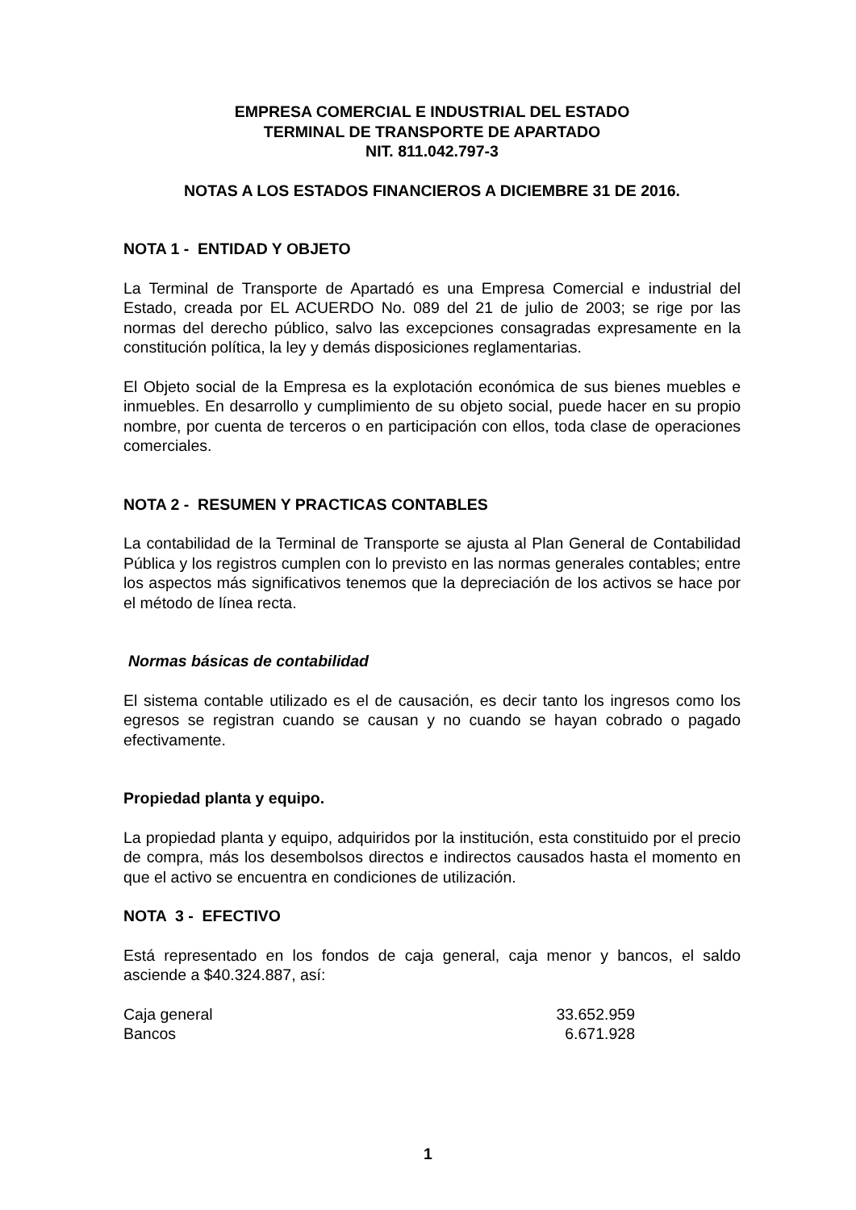EMPRESA COMERCIAL E INDUSTRIAL DEL ESTADO
TERMINAL DE TRANSPORTE DE APARTADO
NIT. 811.042.797-3
NOTAS A LOS ESTADOS FINANCIEROS A DICIEMBRE 31 DE 2016.
NOTA 1 - ENTIDAD Y OBJETO
La Terminal de Transporte de Apartadó es una Empresa Comercial e industrial del Estado, creada por EL ACUERDO No. 089 del 21 de julio de 2003; se rige por las normas del derecho público, salvo las excepciones consagradas expresamente en la constitución política, la ley y demás disposiciones reglamentarias.
El Objeto social de la Empresa es la explotación económica de sus bienes muebles e inmuebles. En desarrollo y cumplimiento de su objeto social, puede hacer en su propio nombre, por cuenta de terceros o en participación con ellos, toda clase de operaciones comerciales.
NOTA 2 - RESUMEN Y PRACTICAS CONTABLES
La contabilidad de la Terminal de Transporte se ajusta al Plan General de Contabilidad Pública y los registros cumplen con lo previsto en las normas generales contables; entre los aspectos más significativos tenemos que la depreciación de los activos se hace por el método de línea recta.
Normas básicas de contabilidad
El sistema contable utilizado es el de causación, es decir tanto los ingresos como los egresos se registran cuando se causan y no cuando se hayan cobrado o pagado efectivamente.
Propiedad planta y equipo.
La propiedad planta y equipo, adquiridos por la institución, esta constituido por el precio de compra, más los desembolsos directos e indirectos causados hasta el momento en que el activo se encuentra en condiciones de utilización.
NOTA 3 - EFECTIVO
Está representado en los fondos de caja general, caja menor y bancos, el saldo asciende a $40.324.887, así:
| Caja general | 33.652.959 |
| Bancos | 6.671.928 |
1